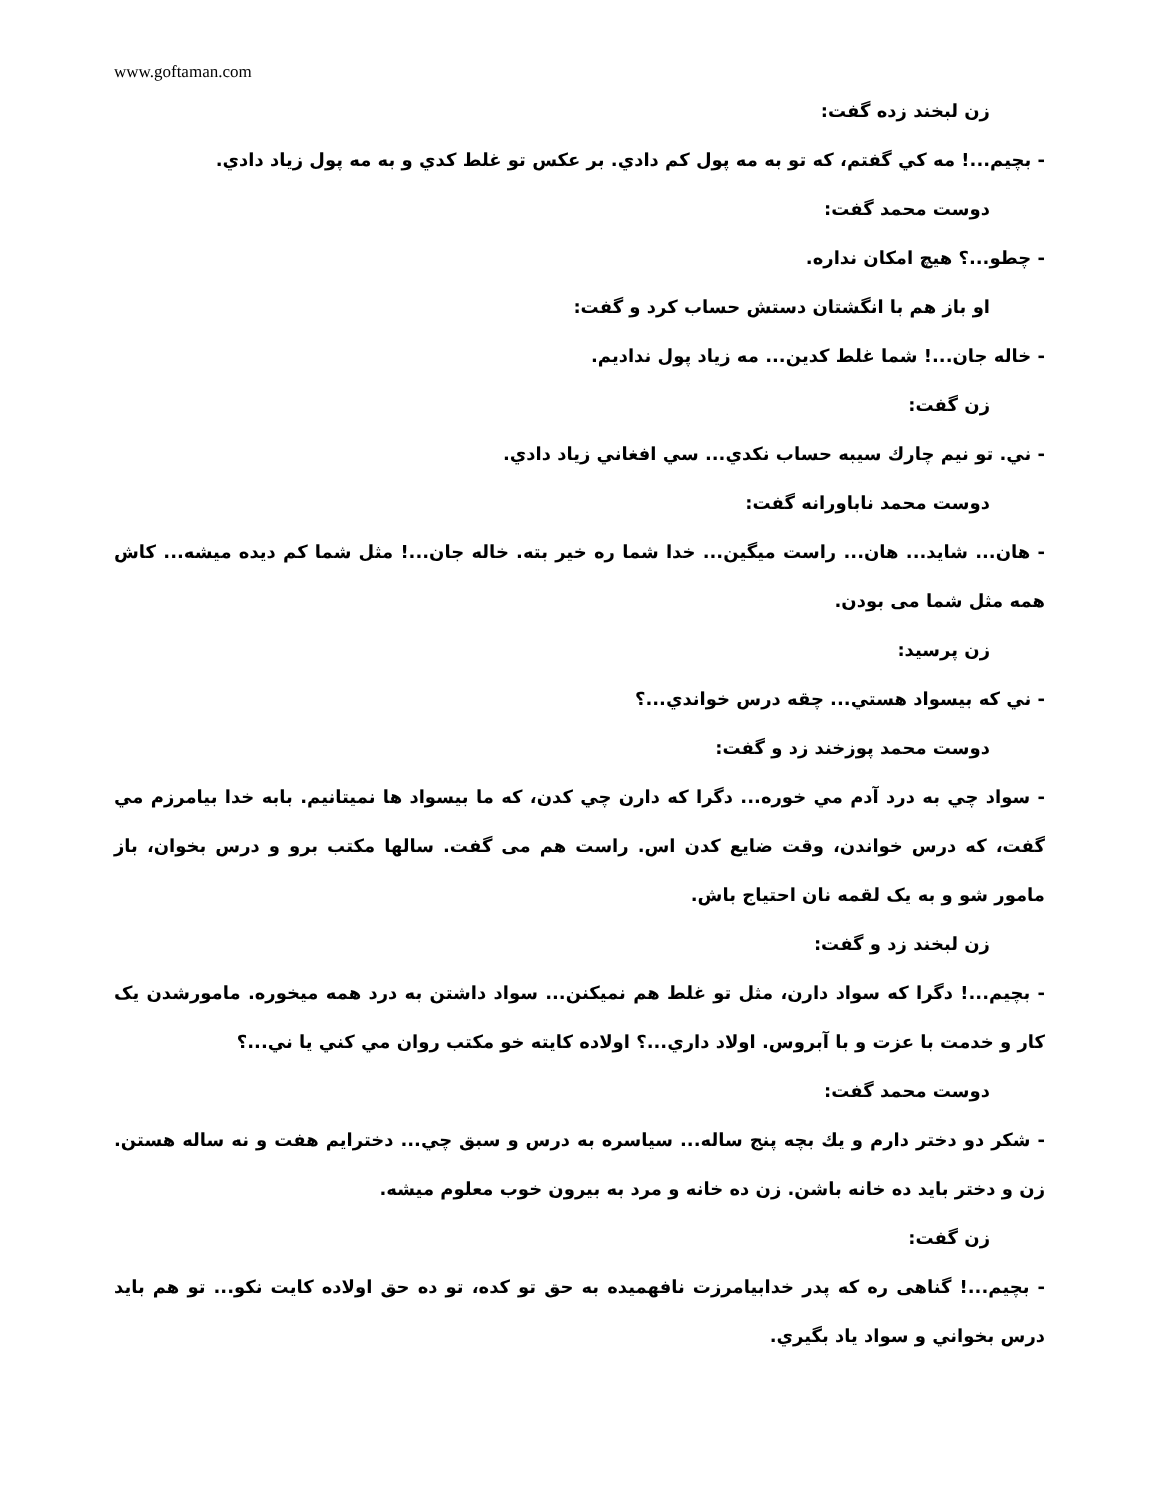www.goftaman.com
زن لبخند زده گفت:
- بچیم...! مه کي گفتم، که تو به مه پول کم دادي. بر عکس تو غلط کدي و به مه پول زیاد دادي.
دوست محمد گفت:
- چطو...؟ هیچ امکان نداره.
او باز هم با انگشتان دستش حساب کرد و گفت:
- خاله جان...! شما غلط کدین... مه زیاد پول ندادیم.
زن گفت:
- ني. تو نیم چارك سیبه حساب نكدي... سي افغاني زیاد دادي.
دوست محمد ناباورانه گفت:
- هان... شاید... هان... راست میگین... خدا شما ره خیر بته. خاله جان...! مثل شما کم دیده میشه... کاش همه مثل شما می بودن.
زن پرسید:
- ني که بیسواد هستي... چقه درس خواندي...؟
دوست محمد پوزخند زد و گفت:
- سواد چي به درد آدم مي خوره... دگرا که دارن چي کدن، که ما بیسواد ها نمیتانیم. بابه خدا بیامرزم مي گفت، که درس خواندن، وقت ضایع کدن اس. راست هم می گفت. سالها مکتب برو و درس بخوان، باز مامور شو و به یک لقمه نان احتیاج باش.
زن لبخند زد و گفت:
- بچیم...! دگرا که سواد دارن، مثل تو غلط هم نمیکنن... سواد داشتن به درد همه میخوره. مامورشدن یک کار و خدمت با عزت و با آبروس. اولاد داري...؟ اولاده کایته خو مکتب روان مي کني یا ني...؟
دوست محمد گفت:
- شکر دو دختر دارم و یك بچه پنج ساله... سیاسره به درس و سبق چي... دخترایم هفت و نه ساله هستن. زن و دختر باید ده خانه باشن. زن ده خانه و مرد به بیرون خوب معلوم میشه.
زن گفت:
- بچیم...! گناهی ره که پدر خدابیامرزت نافهمیده به حق تو کده، تو ده حق اولاده کایت نکو... تو هم باید درس بخواني و سواد یاد بگیري.